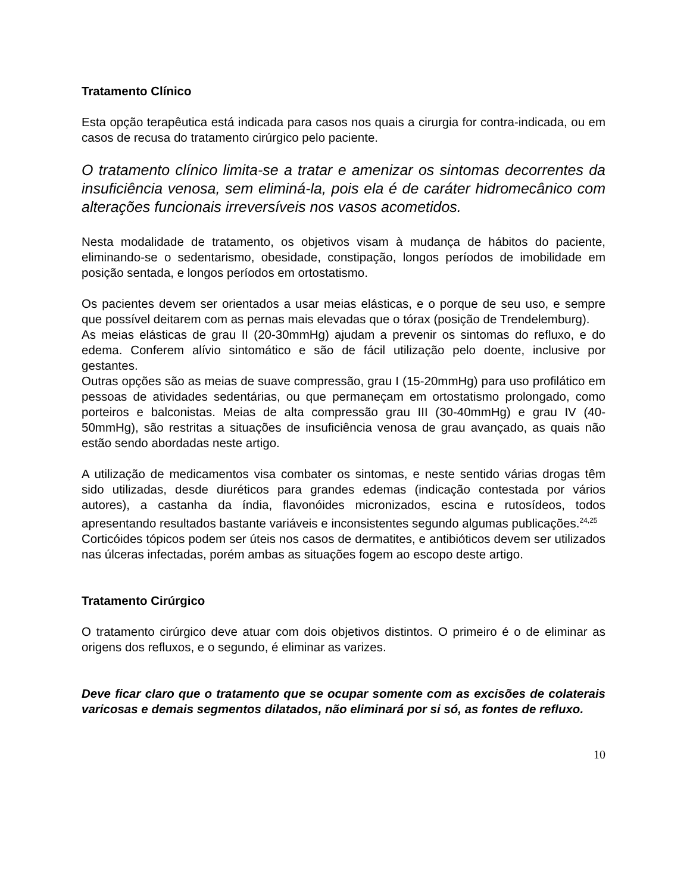Tratamento Clínico
Esta opção terapêutica está indicada para casos nos quais a cirurgia for contra-indicada, ou em casos de recusa do tratamento cirúrgico pelo paciente.
O tratamento clínico limita-se a tratar e amenizar os sintomas decorrentes da insuficiência venosa, sem eliminá-la, pois ela é de caráter hidromecânico com alterações funcionais irreversíveis nos vasos acometidos.
Nesta modalidade de tratamento, os objetivos visam à mudança de hábitos do paciente, eliminando-se o sedentarismo, obesidade, constipação, longos períodos de imobilidade em posição sentada, e longos períodos em ortostatismo.
Os pacientes devem ser orientados a usar meias elásticas, e o porque de seu uso, e sempre que possível deitarem com as pernas mais elevadas que o tórax (posição de Trendelemburg).
As meias elásticas de grau II (20-30mmHg) ajudam a prevenir os sintomas do refluxo, e do edema. Conferem alívio sintomático e são de fácil utilização pelo doente, inclusive por gestantes.
Outras opções são as meias de suave compressão, grau I (15-20mmHg) para uso profilático em pessoas de atividades sedentárias, ou que permaneçam em ortostatismo prolongado, como porteiros e balconistas. Meias de alta compressão grau III (30-40mmHg) e grau IV (40-50mmHg), são restritas a situações de insuficiência venosa de grau avançado, as quais não estão sendo abordadas neste artigo.
A utilização de medicamentos visa combater os sintomas, e neste sentido várias drogas têm sido utilizadas, desde diuréticos para grandes edemas (indicação contestada por vários autores), a castanha da índia, flavonóides micronizados, escina e rutosídeos, todos apresentando resultados bastante variáveis e inconsistentes segundo algumas publicações.<sup>24,25</sup>
Corticóides tópicos podem ser úteis nos casos de dermatites, e antibióticos devem ser utilizados nas úlceras infectadas, porém ambas as situações fogem ao escopo deste artigo.
Tratamento Cirúrgico
O tratamento cirúrgico deve atuar com dois objetivos distintos. O primeiro é o de eliminar as origens dos refluxos, e o segundo, é eliminar as varizes.
Deve ficar claro que o tratamento que se ocupar somente com as excisões de colaterais varicosas e demais segmentos dilatados, não eliminará por si só, as fontes de refluxo.
10